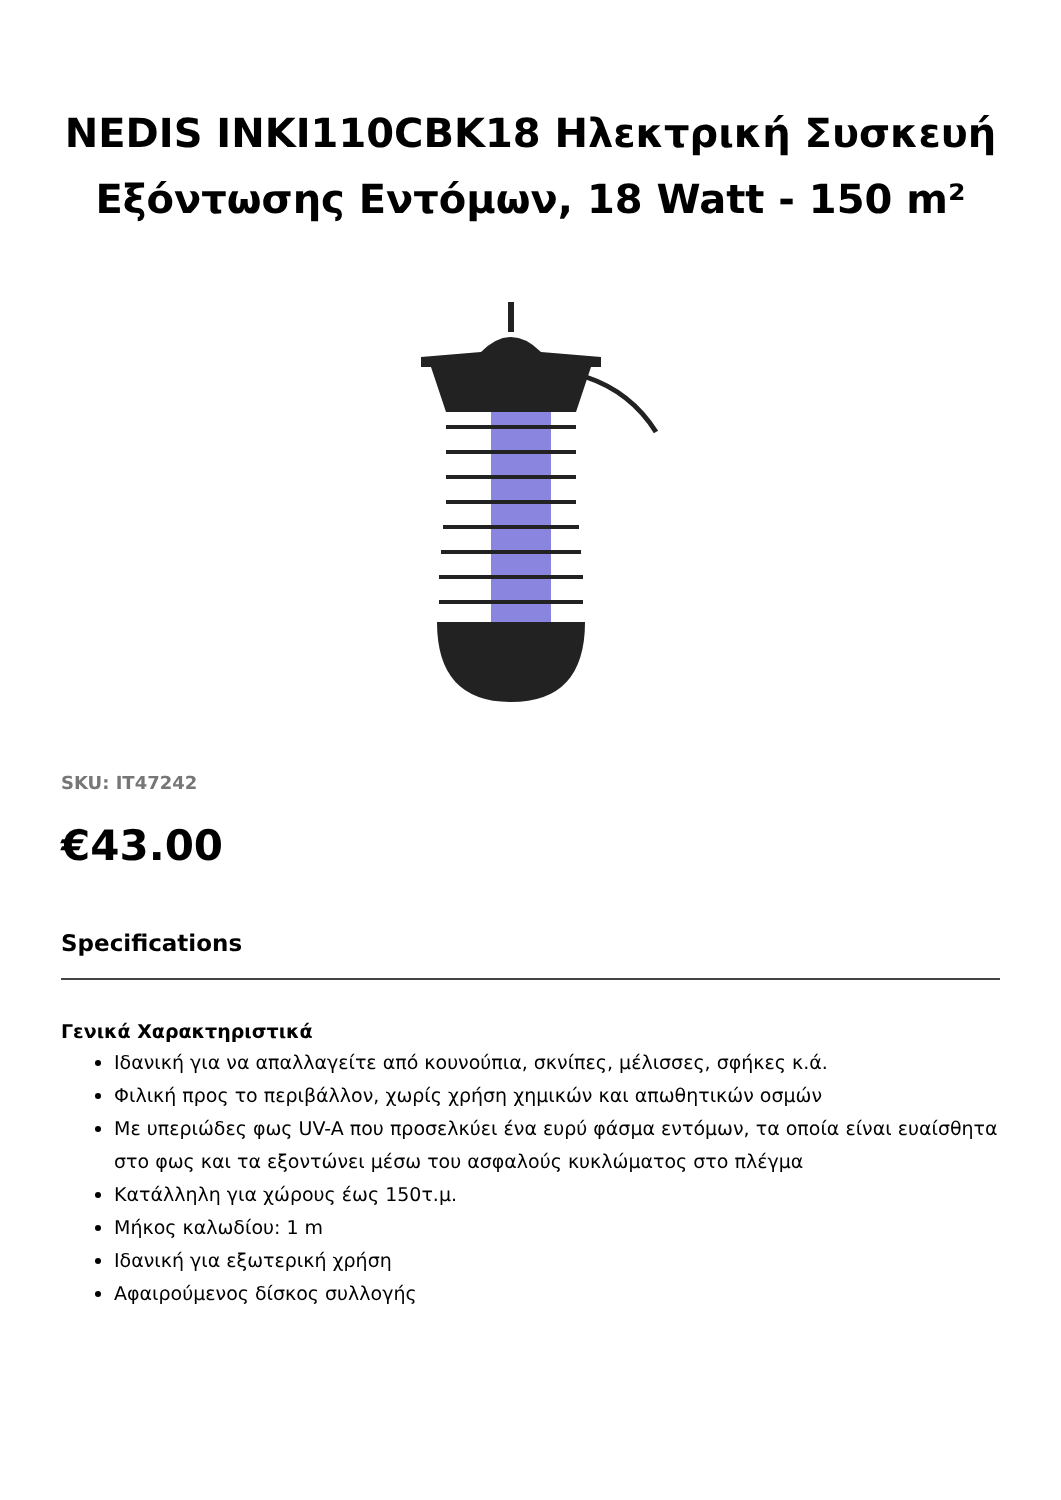NEDIS INKI110CBK18 Ηλεκτρική Συσκευή Εξόντωσης Εντόμων, 18 Watt - 150 m²
SKU: IT47242
€43.00
Specifications
Γενικά Χαρακτηριστικά
Ιδανική για να απαλλαγείτε από κουνούπια, σκνίπες, μέλισσες, σφήκες κ.ά.
Φιλική προς το περιβάλλον, χωρίς χρήση χημικών και απωθητικών οσμών
Με υπεριώδες φως UV-A που προσελκύει ένα ευρύ φάσμα εντόμων, τα οποία είναι ευαίσθητα στο φως και τα εξοντώνει μέσω του ασφαλούς κυκλώματος στο πλέγμα
Κατάλληλη για χώρους έως 150τ.μ.
Μήκος καλωδίου: 1 m
Ιδανική για εξωτερική χρήση
Αφαιρούμενος δίσκος συλλογής